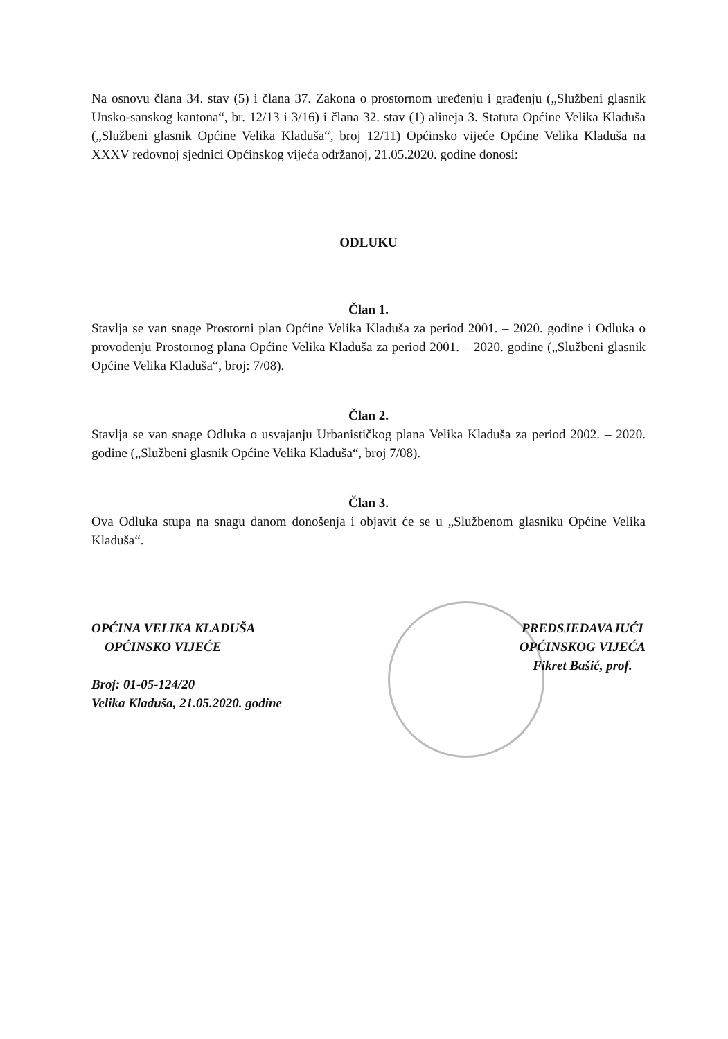Na osnovu člana 34. stav (5) i člana 37. Zakona o prostornom uređenju i građenju („Službeni glasnik Unsko-sanskog kantona“, br. 12/13 i 3/16) i člana 32. stav (1) alineja 3. Statuta Općine Velika Kladuša („Službeni glasnik Općine Velika Kladuša“, broj 12/11) Općinsko vijeće Općine Velika Kladuša na XXXV redovnoj sjednici Općinskog vijeća održanoj, 21.05.2020. godine donosi:
ODLUKU
Član 1.
Stavlja se van snage Prostorni plan Općine Velika Kladuša za period 2001. – 2020. godine i Odluka o provođenju Prostornog plana Općine Velika Kladuša za period 2001. – 2020. godine („Službeni glasnik Općine Velika Kladuša“, broj: 7/08).
Član 2.
Stavlja se van snage Odluka o usvajanju Urbanističkog plana Velika Kladuša za period 2002. – 2020. godine („Službeni glasnik Općine Velika Kladuša“, broj 7/08).
Član 3.
Ova Odluka stupa na snagu danom donošenja i objavit će se u „Službenom glasniku Općine Velika Kladuša“.
OPĆINA VELIKA KLADUŠA
OPĆINSKO VIJEĆE
Broj: 01-05-124/20
Velika Kladuša, 21.05.2020. godine
PREDSJEDAVAJUĆI
OPĆINSKOG VIJEĆA
Fikret Bašić, prof.